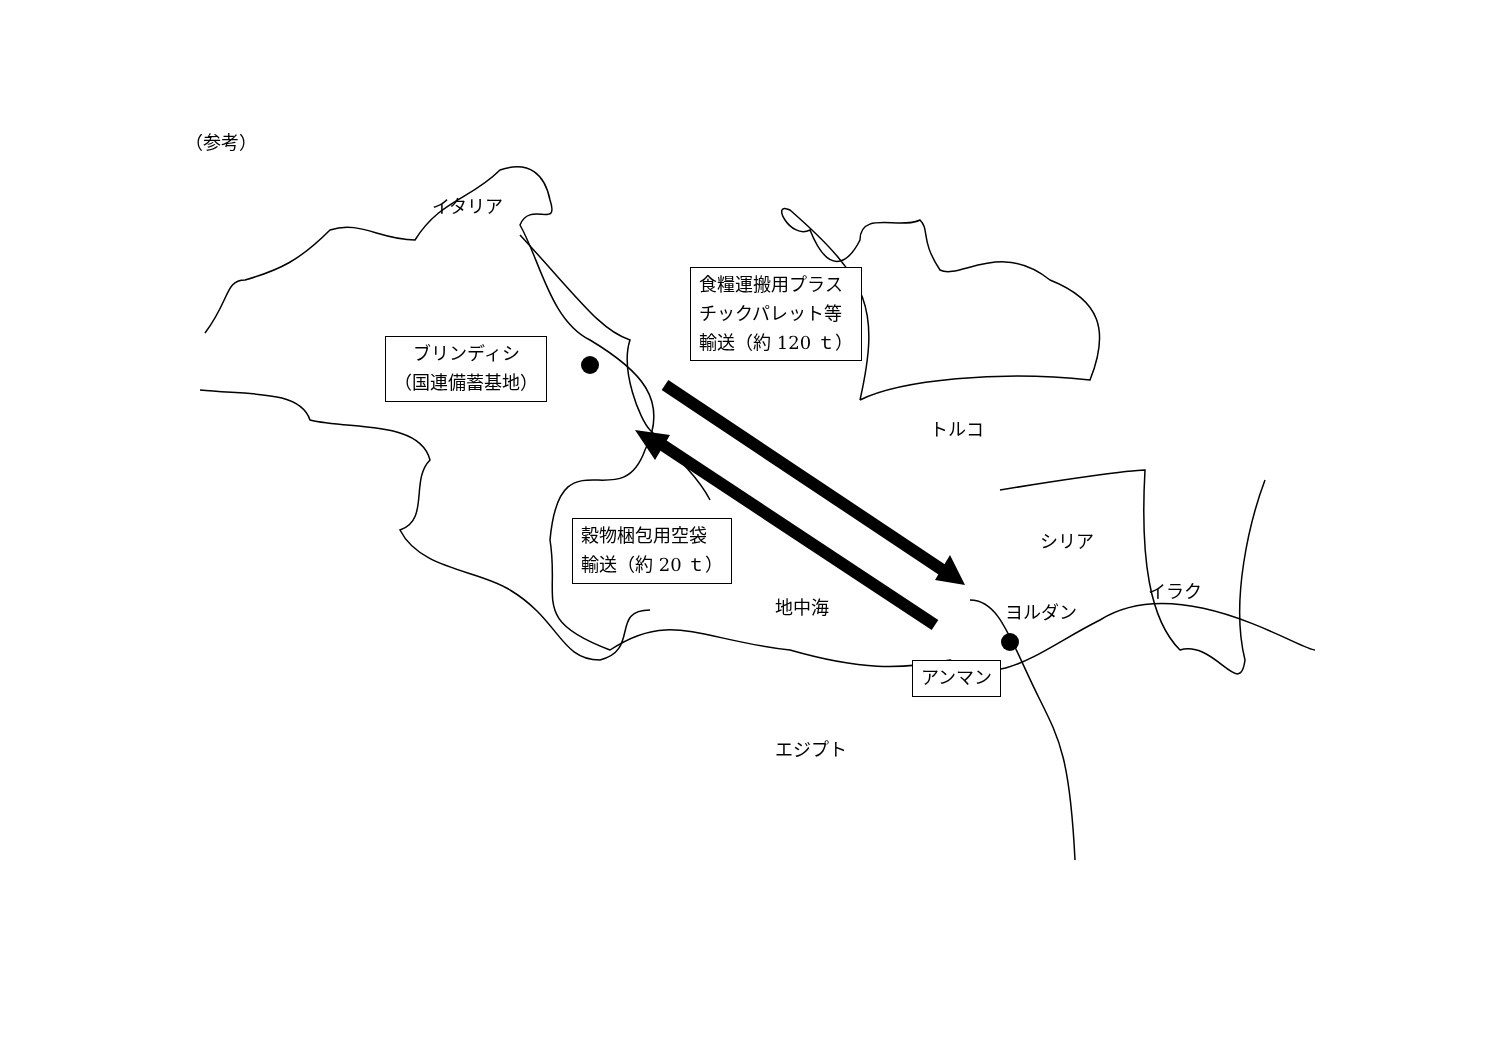（参考）
イタリア
ブリンディシ
（国連備蓄基地）
食糧運搬用プラス
チックパレット等
輸送（約 120 ｔ）
トルコ
シリア
イラク
ヨルダン
穀物梱包用空袋
輸送（約 20 ｔ）
地中海
アンマン
エジプト